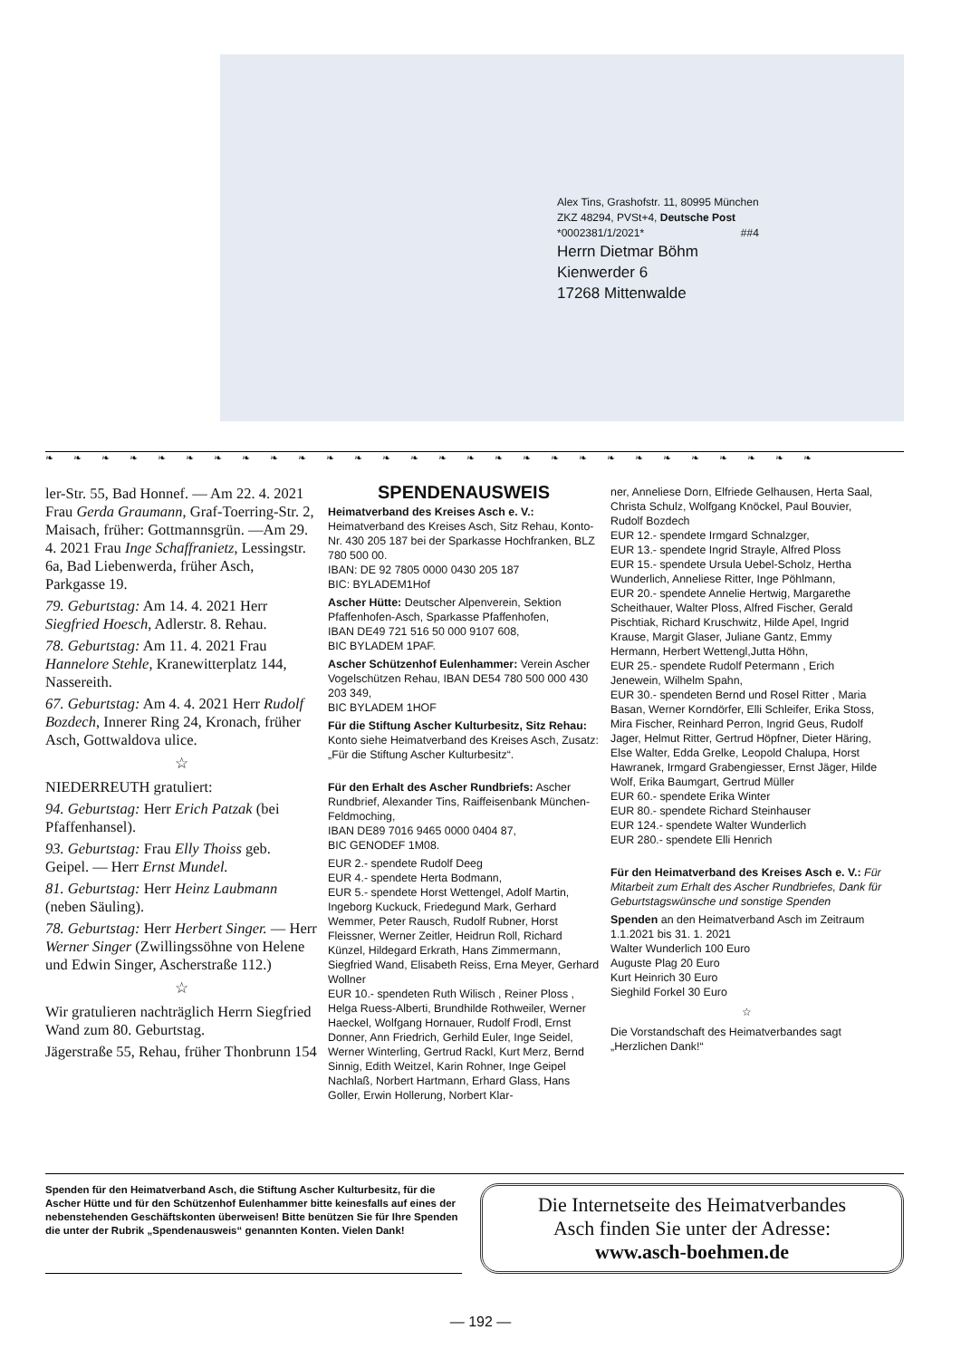Alex Tins, Grashofstr. 11, 80995 München
ZKZ 48294, PVSt+4, Deutsche Post
*0002381/1/2021* ##4
Herrn Dietmar Böhm
Kienwerder 6
17268 Mittenwalde
❧❧❧❧❧❧❧❧❧❧❧❧❧❧❧❧❧❧❧❧❧❧❧❧❧❧❧❧
ler-Str. 55, Bad Honnef. — Am 22. 4. 2021 Frau Gerda Graumann, Graf-Toerring-Str. 2, Maisach, früher: Gottmannsgrün. —Am 29. 4. 2021 Frau Inge Schaffranietz, Lessingstr. 6a, Bad Liebenwerda, früher Asch, Parkgasse 19.
79. Geburtstag: Am 14. 4. 2021 Herr Siegfried Hoesch, Adlerstr. 8. Rehau.
78. Geburtstag: Am 11. 4. 2021 Frau Hannelore Stehle, Kranewitterplatz 144, Nassereith.
67. Geburtstag: Am 4. 4. 2021 Herr Rudolf Bozdech, Innerer Ring 24, Kronach, früher Asch, Gottwaldova ulice.
☆
NIEDERREUTH gratuliert:
94. Geburtstag: Herr Erich Patzak (bei Pfaffenhansel).
93. Geburtstag: Frau Elly Thoiss geb. Geipel. — Herr Ernst Mundel.
81. Geburtstag: Herr Heinz Laubmann (neben Säuling).
78. Geburtstag: Herr Herbert Singer. — Herr Werner Singer (Zwillingssöhne von Helene und Edwin Singer, Ascherstraße 112.)
☆
Wir gratulieren nachträglich Herrn Siegfried Wand zum 80. Geburtstag.
Jägerstraße 55, Rehau, früher Thonbrunn 154
SPENDENAUSWEIS
Heimatverband des Kreises Asch e. V.: Heimatverband des Kreises Asch, Sitz Rehau, Konto-Nr. 430 205 187 bei der Sparkasse Hochfranken, BLZ 780 500 00.
IBAN: DE 92 7805 0000 0430 205 187
BIC: BYLADEM1Hof
Ascher Hütte: Deutscher Alpenverein, Sektion Pfaffenhofen-Asch, Sparkasse Pfaffenhofen,
IBAN DE49 721 516 50 000 9107 608,
BIC BYLADEM 1PAF.
Ascher Schützenhof Eulenhammer: Verein Ascher Vogelschützen Rehau, IBAN DE54 780 500 000 430 203 349,
BIC BYLADEM 1HOF
Für die Stiftung Ascher Kulturbesitz, Sitz Rehau: Konto siehe Heimatverband des Kreises Asch, Zusatz: „Für die Stiftung Ascher Kulturbesitz“.
Für den Erhalt des Ascher Rundbriefs: Ascher Rundbrief, Alexander Tins, Raiffeisenbank München-Feldmoching,
IBAN DE89 7016 9465 0000 0404 87,
BIC GENODEF 1M08.
EUR 2.- spendete Rudolf Deeg
EUR 4.- spendete Herta Bodmann,
EUR 5.- spendete Horst Wettengel, Adolf Martin, Ingeborg Kuckuck, Friedegund Mark, Gerhard Wemmer, Peter Rausch, Rudolf Rubner, Horst Fleissner, Werner Zeitler, Heidrun Roll, Richard Künzel, Hildegard Erkrath, Hans Zimmermann, Siegfried Wand, Elisabeth Reiss, Erna Meyer, Gerhard Wollner
EUR 10.- spendeten Ruth Wilisch , Reiner Ploss , Helga Ruess-Alberti, Brundhilde Rothweiler, Werner Haeckel, Wolfgang Hornauer, Rudolf Frodl, Ernst Donner, Ann Friedrich, Gerhild Euler, Inge Seidel, Werner Winterling, Gertrud Rackl, Kurt Merz, Bernd Sinnig, Edith Weitzel, Karin Rohner, Inge Geipel Nachlaß, Norbert Hartmann, Erhard Glass, Hans Goller, Erwin Hollerung, Norbert Klar-
ner, Anneliese Dorn, Elfriede Gelhausen, Herta Saal, Christa Schulz, Wolfgang Knöckel, Paul Bouvier, Rudolf Bozdech
EUR 12.- spendete Irmgard Schnalzger,
EUR 13.- spendete Ingrid Strayle, Alfred Ploss
EUR 15.- spendete Ursula Uebel-Scholz, Hertha Wunderlich, Anneliese Ritter, Inge Pöhlmann,
EUR 20.- spendete Annelie Hertwig, Margarethe Scheithauer, Walter Ploss, Alfred Fischer, Gerald Pischtiak, Richard Kruschwitz, Hilde Apel, Ingrid Krause, Margit Glaser, Juliane Gantz, Emmy Hermann, Herbert Wettengl,Jutta Höhn,
EUR 25.- spendete Rudolf Petermann , Erich Jenewein, Wilhelm Spahn,
EUR 30.- spendeten Bernd und Rosel Ritter , Maria Basan, Werner Korndörfer, Elli Schleifer, Erika Stoss, Mira Fischer, Reinhard Perron, Ingrid Geus, Rudolf Jager, Helmut Ritter, Gertrud Höpfner, Dieter Häring, Else Walter, Edda Grelke, Leopold Chalupa, Horst Hawranek, Irmgard Grabengiesser, Ernst Jäger, Hilde Wolf, Erika Baumgart, Gertrud Müller
EUR 60.- spendete Erika Winter
EUR 80.- spendete Richard Steinhauser
EUR 124.- spendete Walter Wunderlich
EUR 280.- spendete Elli Henrich
Für den Heimatverband des Kreises Asch e. V.: Für Mitarbeit zum Erhalt des Ascher Rundbriefes, Dank für Geburtstagswünsche und sonstige Spenden
Spenden an den Heimatverband Asch im Zeitraum 1.1.2021 bis 31. 1. 2021
Walter Wunderlich 100 Euro
Auguste Plag 20 Euro
Kurt Heinrich 30 Euro
Sieghild Forkel 30 Euro
☆
Die Vorstandschaft des Heimatverbandes sagt „Herzlichen Dank!“
Spenden für den Heimatverband Asch, die Stiftung Ascher Kulturbesitz, für die Ascher Hütte und für den Schützenhof Eulenhammer bitte keinesfalls auf eines der nebenstehenden Geschäftskonten überweisen! Bitte benützen Sie für Ihre Spenden die unter der Rubrik „Spendenausweis“ genannten Konten. Vielen Dank!
Die Internetseite des Heimatverbandes
Asch finden Sie unter der Adresse:
www.asch-boehmen.de
— 192 —